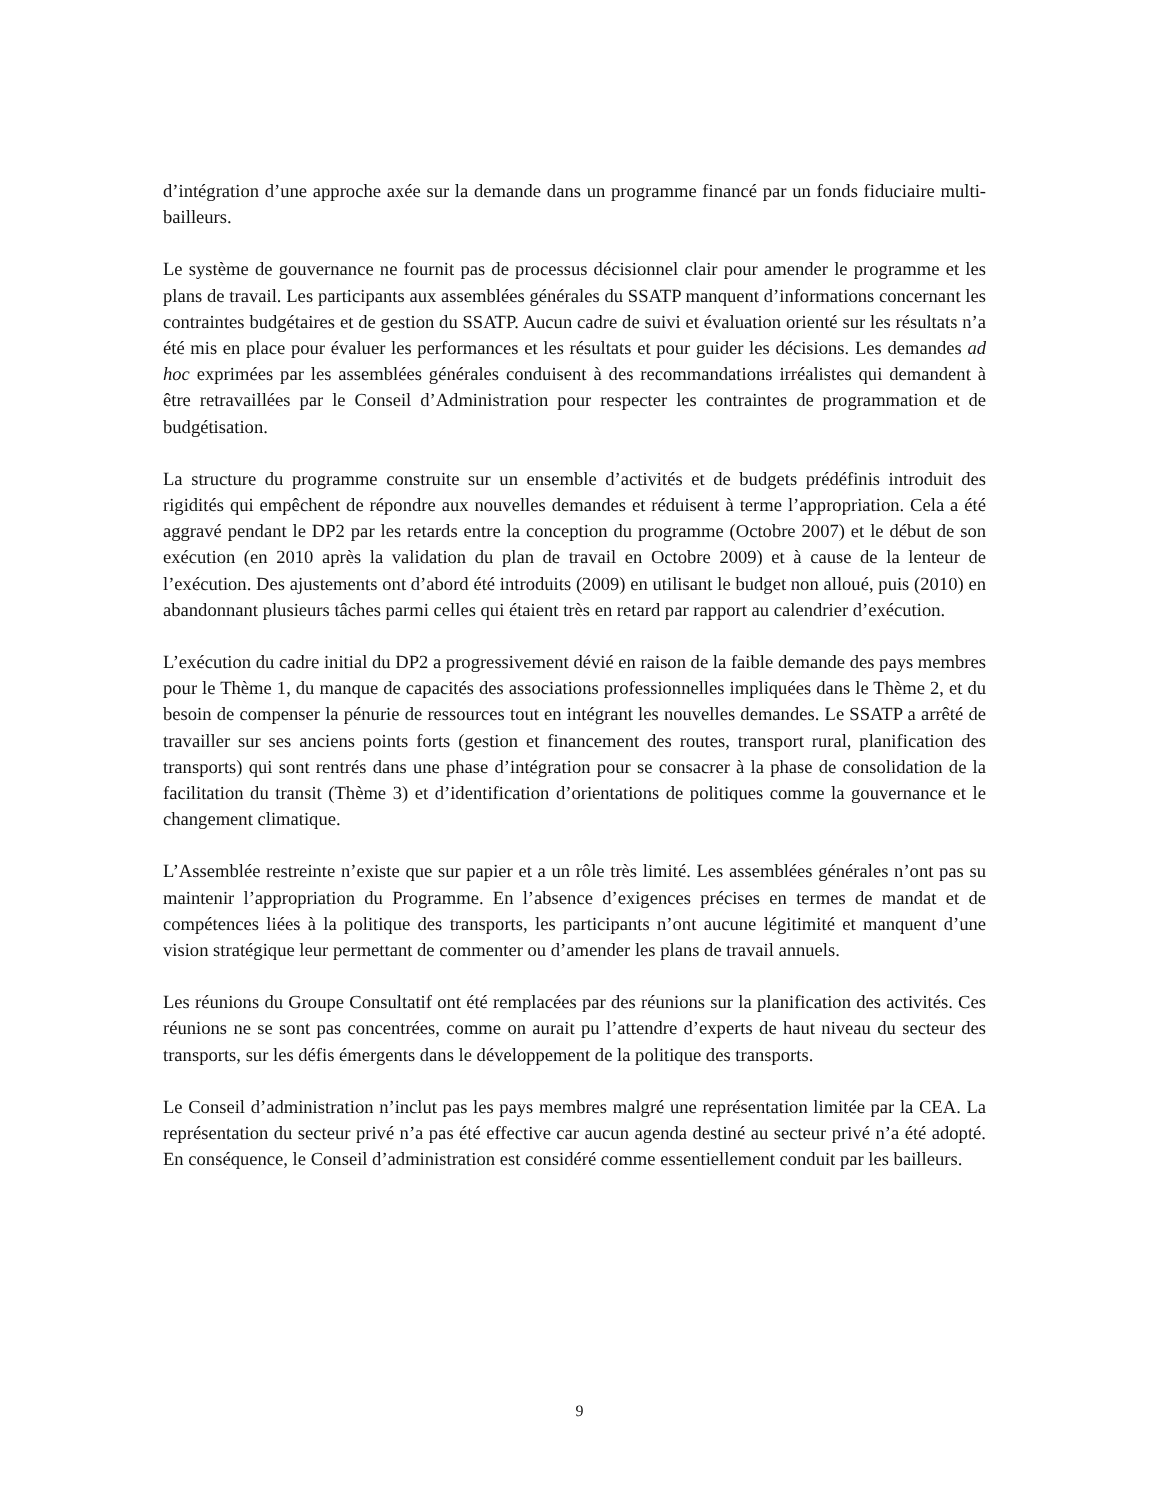d’intégration d’une approche axée sur la demande dans un programme financé par un fonds fiduciaire multi-bailleurs.
Le système de gouvernance ne fournit pas de processus décisionnel clair pour amender le programme et les plans de travail. Les participants aux assemblées générales du SSATP manquent d’informations concernant les contraintes budgétaires et de gestion du SSATP. Aucun cadre de suivi et évaluation orienté sur les résultats n’a été mis en place pour évaluer les performances et les résultats et pour guider les décisions. Les demandes ad hoc exprimées par les assemblées générales conduisent à des recommandations irréalistes qui demandent à être retravaillées par le Conseil d’Administration pour respecter les contraintes de programmation et de budgétisation.
La structure du programme construite sur un ensemble d’activités et de budgets prédéfinis introduit des rigidités qui empêchent de répondre aux nouvelles demandes et réduisent à terme l’appropriation. Cela a été aggravé pendant le DP2 par les retards entre la conception du programme (Octobre 2007) et le début de son exécution (en 2010 après la validation du plan de travail en Octobre 2009) et à cause de la lenteur de l’exécution. Des ajustements ont d’abord été introduits (2009) en utilisant le budget non alloué, puis (2010) en abandonnant plusieurs tâches parmi celles qui étaient très en retard par rapport au calendrier d’exécution.
L’exécution du cadre initial du DP2 a progressivement dévié en raison de la faible demande des pays membres pour le Thème 1, du manque de capacités des associations professionnelles impliquées dans le Thème 2, et du besoin de compenser la pénurie de ressources tout en intégrant les nouvelles demandes. Le SSATP a arrêté de travailler sur ses anciens points forts (gestion et financement des routes, transport rural, planification des transports) qui sont rentrés dans une phase d’intégration pour se consacrer à la phase de consolidation de la facilitation du transit (Thème 3) et d’identification d’orientations de politiques comme la gouvernance et le changement climatique.
L’Assemblée restreinte n’existe que sur papier et a un rôle très limité. Les assemblées générales n’ont pas su maintenir l’appropriation du Programme. En l’absence d’exigences précises en termes de mandat et de compétences liées à la politique des transports, les participants n’ont aucune légitimité et manquent d’une vision stratégique leur permettant de commenter ou d’amender les plans de travail annuels.
Les réunions du Groupe Consultatif ont été remplacées par des réunions sur la planification des activités. Ces réunions ne se sont pas concentrées, comme on aurait pu l’attendre d’experts de haut niveau du secteur des transports, sur les défis émergents dans le développement de la politique des transports.
Le Conseil d’administration n’inclut pas les pays membres malgré une représentation limitée par la CEA. La représentation du secteur privé n’a pas été effective car aucun agenda destiné au secteur privé n’a été adopté. En conséquence, le Conseil d’administration est considéré comme essentiellement conduit par les bailleurs.
9